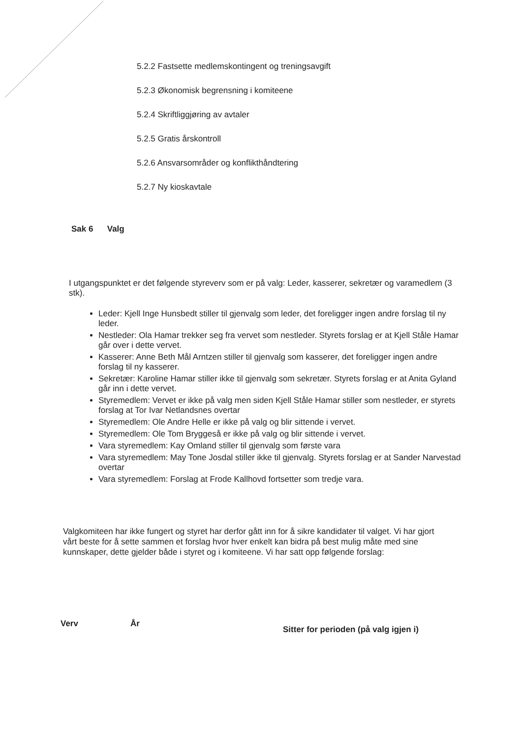5.2.2 Fastsette medlemskontingent og treningsavgift
5.2.3 Økonomisk begrensning i komiteene
5.2.4 Skriftliggjøring av avtaler
5.2.5 Gratis årskontroll
5.2.6 Ansvarsområder og konflikthåndtering
5.2.7 Ny kioskavtale
Sak 6 Valg
I utgangspunktet er det følgende styreverv som er på valg: Leder, kasserer, sekretær og varamedlem (3 stk).
Leder: Kjell Inge Hunsbedt stiller til gjenvalg som leder, det foreligger ingen andre forslag til ny leder.
Nestleder: Ola Hamar trekker seg fra vervet som nestleder. Styrets forslag er at Kjell Ståle Hamar går over i dette vervet.
Kasserer: Anne Beth Mål Arntzen stiller til gjenvalg som kasserer, det foreligger ingen andre forslag til ny kasserer.
Sekretær: Karoline Hamar stiller ikke til gjenvalg som sekretær. Styrets forslag er at Anita Gyland går inn i dette vervet.
Styremedlem: Vervet er ikke på valg men siden Kjell Ståle Hamar stiller som nestleder, er styrets forslag at Tor Ivar Netlandsnes overtar
Styremedlem: Ole Andre Helle er ikke på valg og blir sittende i vervet.
Styremedlem: Ole Tom Bryggeså er ikke på valg og blir sittende i vervet.
Vara styremedlem: Kay Omland stiller til gjenvalg som første vara
Vara styremedlem: May Tone Josdal stiller ikke til gjenvalg. Styrets forslag er at Sander Narvestad overtar
Vara styremedlem: Forslag at Frode Kallhovd fortsetter som tredje vara.
Valgkomiteen har ikke fungert og styret har derfor gått inn for å sikre kandidater til valget. Vi har gjort vårt beste for å sette sammen et forslag hvor hver enkelt kan bidra på best mulig måte med sine kunnskaper, dette gjelder både i styret og i komiteene. Vi har satt opp følgende forslag:
Verv År Sitter for perioden (på valg igjen i)